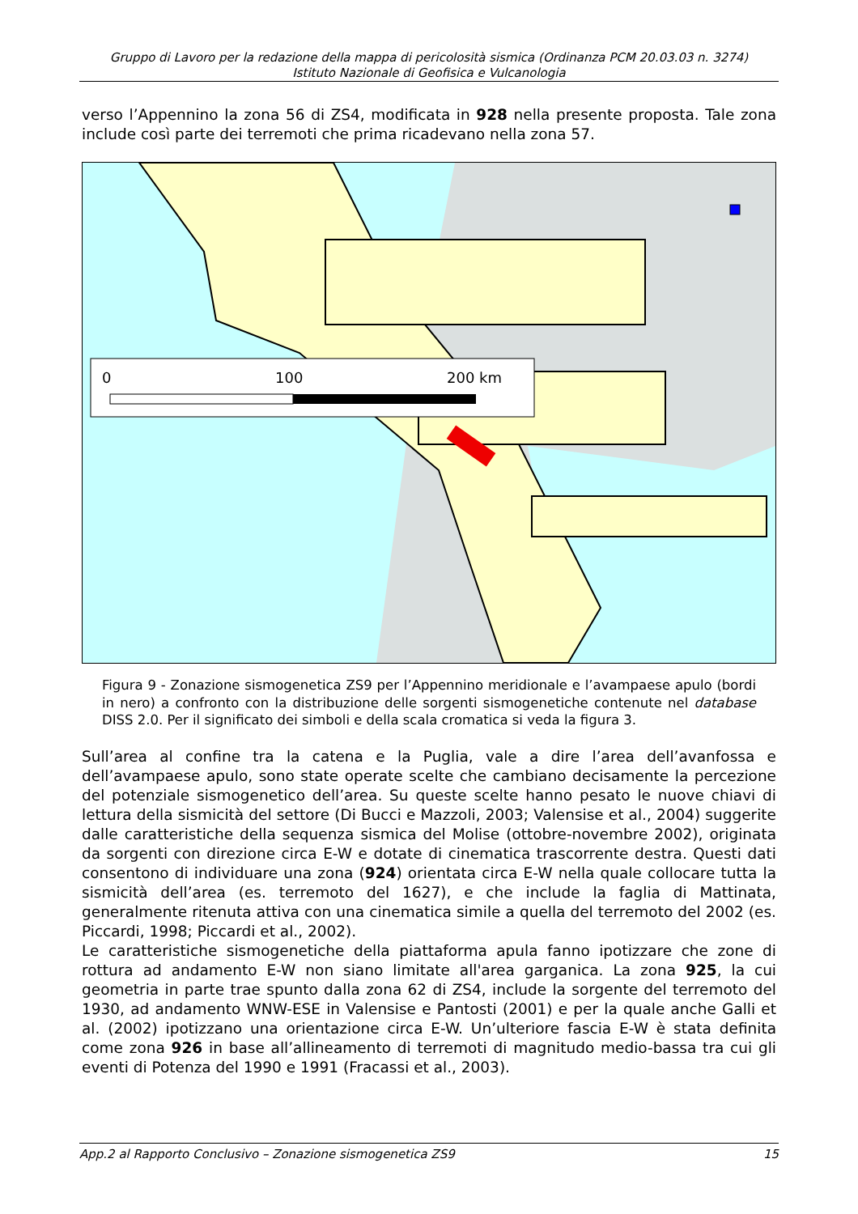Gruppo di Lavoro per la redazione della mappa di pericolosità sismica (Ordinanza PCM 20.03.03 n. 3274)
Istituto Nazionale di Geofisica e Vulcanologia
verso l’Appennino la zona 56 di ZS4, modificata in 928 nella presente proposta. Tale zona include così parte dei terremoti che prima ricadevano nella zona 57.
0
100
200 km
Figura 9 - Zonazione sismogenetica ZS9 per l’Appennino meridionale e l’avampaese apulo (bordi in nero) a confronto con la distribuzione delle sorgenti sismogenetiche contenute nel database DISS 2.0. Per il significato dei simboli e della scala cromatica si veda la figura 3.
Sull’area al confine tra la catena e la Puglia, vale a dire l’area dell’avanfossa e dell’avampaese apulo, sono state operate scelte che cambiano decisamente la percezione del potenziale sismogenetico dell’area. Su queste scelte hanno pesato le nuove chiavi di lettura della sismicità del settore (Di Bucci e Mazzoli, 2003; Valensise et al., 2004) suggerite dalle caratteristiche della sequenza sismica del Molise (ottobre-novembre 2002), originata da sorgenti con direzione circa E-W e dotate di cinematica trascorrente destra. Questi dati consentono di individuare una zona (924) orientata circa E-W nella quale collocare tutta la sismicità dell’area (es. terremoto del 1627), e che include la faglia di Mattinata, generalmente ritenuta attiva con una cinematica simile a quella del terremoto del 2002 (es. Piccardi, 1998; Piccardi et al., 2002).
Le caratteristiche sismogenetiche della piattaforma apula fanno ipotizzare che zone di rottura ad andamento E-W non siano limitate all'area garganica. La zona 925, la cui geometria in parte trae spunto dalla zona 62 di ZS4, include la sorgente del terremoto del 1930, ad andamento WNW-ESE in Valensise e Pantosti (2001) e per la quale anche Galli et al. (2002) ipotizzano una orientazione circa E-W. Un’ulteriore fascia E-W è stata definita come zona 926 in base all’allineamento di terremoti di magnitudo medio-bassa tra cui gli eventi di Potenza del 1990 e 1991 (Fracassi et al., 2003).
App.2 al Rapporto Conclusivo – Zonazione sismogenetica ZS9 15